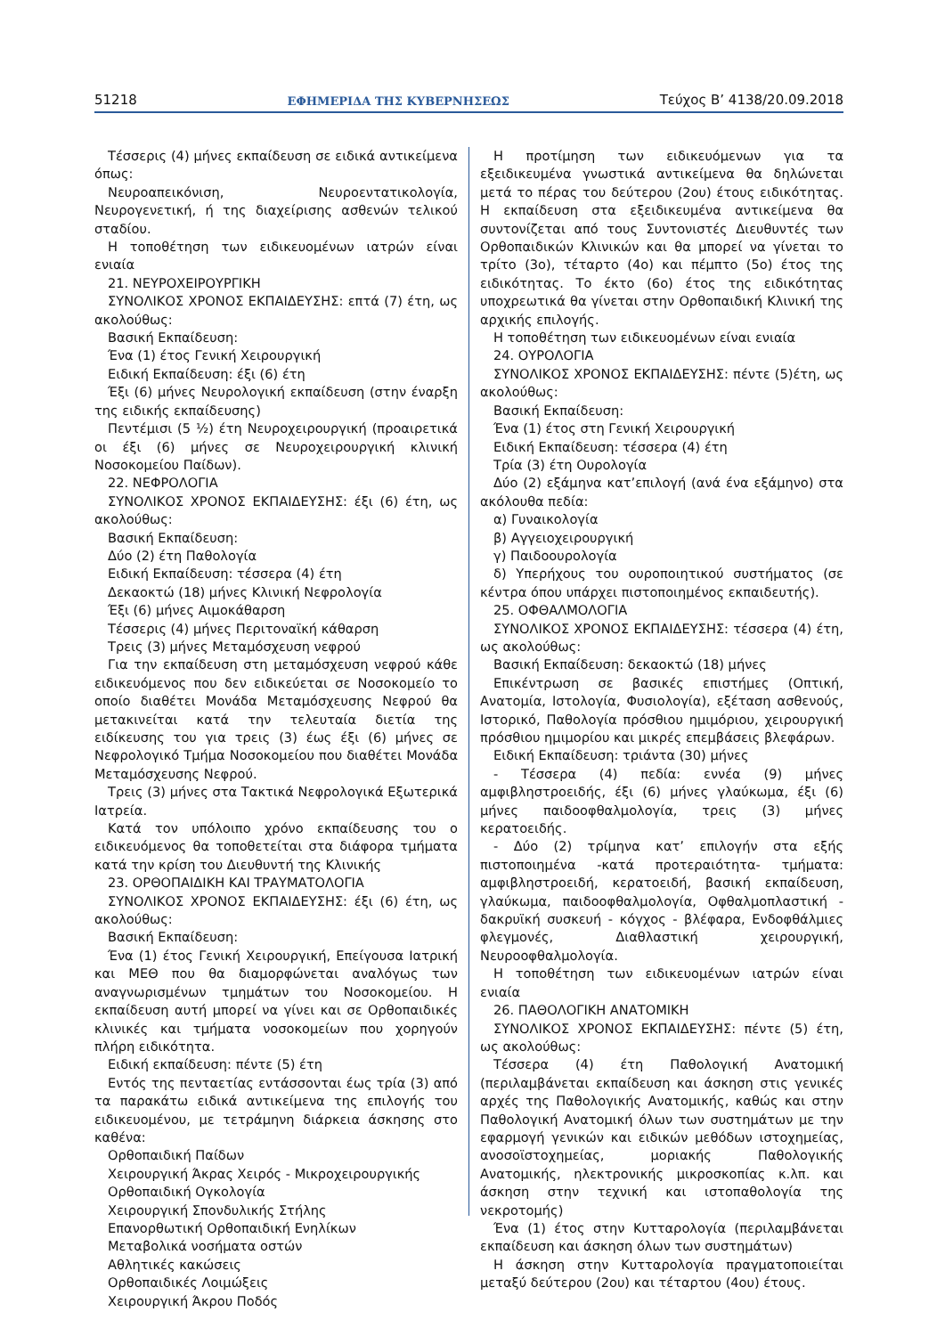51218 ΕΦΗΜΕΡΙΔΑ ΤΗΣ ΚΥΒΕΡΝΗΣΕΩΣ Τεύχος Β’ 4138/20.09.2018
Τέσσερις (4) μήνες εκπαίδευση σε ειδικά αντικείμενα όπως:
Νευροαπεικόνιση, Νευροεντατικολογία, Νευρογενετική, ή της διαχείρισης ασθενών τελικού σταδίου.
Η τοποθέτηση των ειδικευομένων ιατρών είναι ενιαία
21. ΝΕΥΡΟΧΕΙΡΟΥΡΓΙΚΗ
ΣΥΝΟΛΙΚΟΣ ΧΡΟΝΟΣ ΕΚΠΑΙΔΕΥΣΗΣ: επτά (7) έτη, ως ακολούθως:
Βασική Εκπαίδευση:
Ένα (1) έτος Γενική Χειρουργική
Ειδική Εκπαίδευση: έξι (6) έτη
Έξι (6) μήνες Νευρολογική εκπαίδευση (στην έναρξη της ειδικής εκπαίδευσης)
Πεντέμισι (5 ½) έτη Νευροχειρουργική (προαιρετικά οι έξι (6) μήνες σε Νευροχειρουργική κλινική Νοσοκομείου Παίδων).
22. ΝΕΦΡΟΛΟΓΙΑ
ΣΥΝΟΛΙΚΟΣ ΧΡΟΝΟΣ ΕΚΠΑΙΔΕΥΣΗΣ: έξι (6) έτη, ως ακολούθως:
Βασική Εκπαίδευση:
Δύο (2) έτη Παθολογία
Ειδική Εκπαίδευση: τέσσερα (4) έτη
Δεκαοκτώ (18) μήνες Κλινική Νεφρολογία
Έξι (6) μήνες Αιμοκάθαρση
Τέσσερις (4) μήνες Περιτοναϊκή κάθαρση
Τρεις (3) μήνες Μεταμόσχευση νεφρού
Για την εκπαίδευση στη μεταμόσχευση νεφρού κάθε ειδικευόμενος που δεν ειδικεύεται σε Νοσοκομείο το οποίο διαθέτει Μονάδα Μεταμόσχευσης Νεφρού θα μετακινείται κατά την τελευταία διετία της ειδίκευσης του για τρεις (3) έως έξι (6) μήνες σε Νεφρολογικό Τμήμα Νοσοκομείου που διαθέτει Μονάδα Μεταμόσχευσης Νεφρού.
Τρεις (3) μήνες στα Τακτικά Νεφρολογικά Εξωτερικά Ιατρεία.
Κατά τον υπόλοιπο χρόνο εκπαίδευσης του ο ειδικευόμενος θα τοποθετείται στα διάφορα τμήματα κατά την κρίση του Διευθυντή της Κλινικής
23. ΟΡΘΟΠΑΙΔΙΚΗ ΚΑΙ ΤΡΑΥΜΑΤΟΛΟΓΙΑ
ΣΥΝΟΛΙΚΟΣ ΧΡΟΝΟΣ ΕΚΠΑΙΔΕΥΣΗΣ: έξι (6) έτη, ως ακολούθως:
Βασική Εκπαίδευση:
Ένα (1) έτος Γενική Χειρουργική, Επείγουσα Ιατρική και ΜΕΘ που θα διαμορφώνεται αναλόγως των αναγνωρισμένων τμημάτων του Νοσοκομείου. Η εκπαίδευση αυτή μπορεί να γίνει και σε Ορθοπαιδικές κλινικές και τμήματα νοσοκομείων που χορηγούν πλήρη ειδικότητα.
Ειδική εκπαίδευση: πέντε (5) έτη
Εντός της πενταετίας εντάσσονται έως τρία (3) από τα παρακάτω ειδικά αντικείμενα της επιλογής του ειδικευομένου, με τετράμηνη διάρκεια άσκησης στο καθένα:
Ορθοπαιδική Παίδων
Χειρουργική Άκρας Χειρός - Μικροχειρουργικής
Ορθοπαιδική Ογκολογία
Χειρουργική Σπονδυλικής Στήλης
Επανορθωτική Ορθοπαιδική Ενηλίκων
Μεταβολικά νοσήματα οστών
Αθλητικές κακώσεις
Ορθοπαιδικές Λοιμώξεις
Χειρουργική Άκρου Ποδός
Η προτίμηση των ειδικευόμενων για τα εξειδικευμένα γνωστικά αντικείμενα θα δηλώνεται μετά το πέρας του δεύτερου (2ου) έτους ειδικότητας. Η εκπαίδευση στα εξειδικευμένα αντικείμενα θα συντονίζεται από τους Συντονιστές Διευθυντές των Ορθοπαιδικών Κλινικών και θα μπορεί να γίνεται το τρίτο (3ο), τέταρτο (4ο) και πέμπτο (5ο) έτος της ειδικότητας. Το έκτο (6ο) έτος της ειδικότητας υποχρεωτικά θα γίνεται στην Ορθοπαιδική Κλινική της αρχικής επιλογής.
Η τοποθέτηση των ειδικευομένων είναι ενιαία
24. ΟΥΡΟΛΟΓΙΑ
ΣΥΝΟΛΙΚΟΣ ΧΡΟΝΟΣ ΕΚΠΑΙΔΕΥΣΗΣ: πέντε (5)έτη, ως ακολούθως:
Βασική Εκπαίδευση:
Ένα (1) έτος στη Γενική Χειρουργική
Ειδική Εκπαίδευση: τέσσερα (4) έτη
Τρία (3) έτη Ουρολογία
Δύο (2) εξάμηνα κατ’επιλογή (ανά ένα εξάμηνο) στα ακόλουθα πεδία:
α) Γυναικολογία
β) Αγγειοχειρουργική
γ) Παιδοουρολογία
δ) Υπερήχους του ουροποιητικού συστήματος (σε κέντρα όπου υπάρχει πιστοποιημένος εκπαιδευτής).
25. ΟΦΘΑΛΜΟΛΟΓΙΑ
ΣΥΝΟΛΙΚΟΣ ΧΡΟΝΟΣ ΕΚΠΑΙΔΕΥΣΗΣ: τέσσερα (4) έτη, ως ακολούθως:
Βασική Εκπαίδευση: δεκαοκτώ (18) μήνες
Επικέντρωση σε βασικές επιστήμες (Οπτική, Ανατομία, Ιστολογία, Φυσιολογία), εξέταση ασθενούς, Ιστορικό, Παθολογία πρόσθιου ημιμόριου, χειρουργική πρόσθιου ημιμορίου και μικρές επεμβάσεις βλεφάρων.
Ειδική Εκπαίδευση: τριάντα (30) μήνες
- Τέσσερα (4) πεδία: εννέα (9) μήνες αμφιβληστροειδής, έξι (6) μήνες γλαύκωμα, έξι (6) μήνες παιδοοφθαλμολογία, τρεις (3) μήνες κερατοειδής.
- Δύο (2) τρίμηνα κατ’ επιλογήν στα εξής πιστοποιημένα -κατά προτεραιότητα- τμήματα: αμφιβληστροειδή, κερατοειδή, βασική εκπαίδευση, γλαύκωμα, παιδοοφθαλμολογία, Οφθαλμοπλαστική - δακρυϊκή συσκευή - κόγχος - βλέφαρα, Ενδοφθάλμιες φλεγμονές, Διαθλαστική χειρουργική, Νευροοφθαλμολογία.
Η τοποθέτηση των ειδικευομένων ιατρών είναι ενιαία
26. ΠΑΘΟΛΟΓΙΚΗ ΑΝΑΤΟΜΙΚΗ
ΣΥΝΟΛΙΚΟΣ ΧΡΟΝΟΣ ΕΚΠΑΙΔΕΥΣΗΣ: πέντε (5) έτη, ως ακολούθως:
Τέσσερα (4) έτη Παθολογική Ανατομική (περιλαμβάνεται εκπαίδευση και άσκηση στις γενικές αρχές της Παθολογικής Ανατομικής, καθώς και στην Παθολογική Ανατομική όλων των συστημάτων με την εφαρμογή γενικών και ειδικών μεθόδων ιστοχημείας, ανοσοϊστοχημείας, μοριακής Παθολογικής Ανατομικής, ηλεκτρονικής μικροσκοπίας κ.λπ. και άσκηση στην τεχνική και ιστοπαθολογία της νεκροτομής)
Ένα (1) έτος στην Κυτταρολογία (περιλαμβάνεται εκπαίδευση και άσκηση όλων των συστημάτων)
Η άσκηση στην Κυτταρολογία πραγματοποιείται μεταξύ δεύτερου (2ου) και τέταρτου (4ου) έτους.